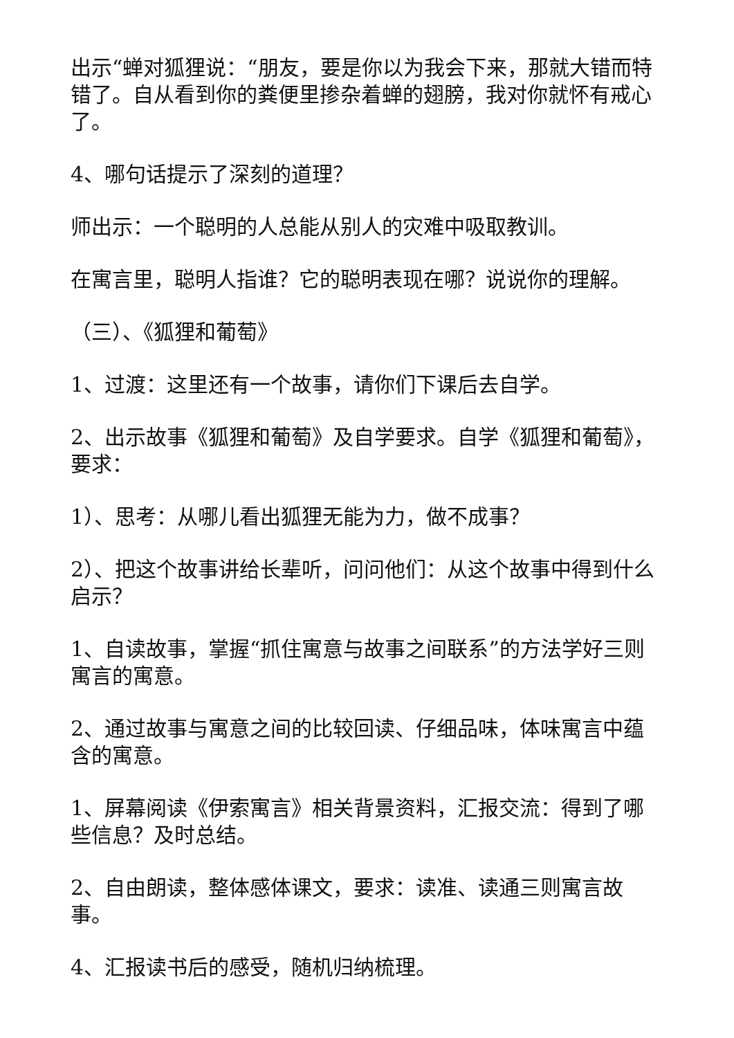出示“蝉对狐狸说：“朋友，要是你以为我会下来，那就大错而特错了。自从看到你的粪便里掺杂着蝉的翅膀，我对你就怀有戒心了。
4、哪句话提示了深刻的道理？
师出示：一个聪明的人总能从别人的灾难中吸取教训。
在寓言里，聪明人指谁？它的聪明表现在哪？说说你的理解。
（三）、《狐狸和葡萄》
1、过渡：这里还有一个故事，请你们下课后去自学。
2、出示故事《狐狸和葡萄》及自学要求。自学《狐狸和葡萄》，要求：
1）、思考：从哪儿看出狐狸无能为力，做不成事？
2）、把这个故事讲给长辈听，问问他们：从这个故事中得到什么启示？
1、自读故事，掌握“抓住寓意与故事之间联系”的方法学好三则寓言的寓意。
2、通过故事与寓意之间的比较回读、仔细品味，体味寓言中蕴含的寓意。
1、屏幕阅读《伊索寓言》相关背景资料，汇报交流：得到了哪些信息？及时总结。
2、自由朗读，整体感体课文，要求：读准、读通三则寓言故事。
4、汇报读书后的感受，随机归纳梳理。